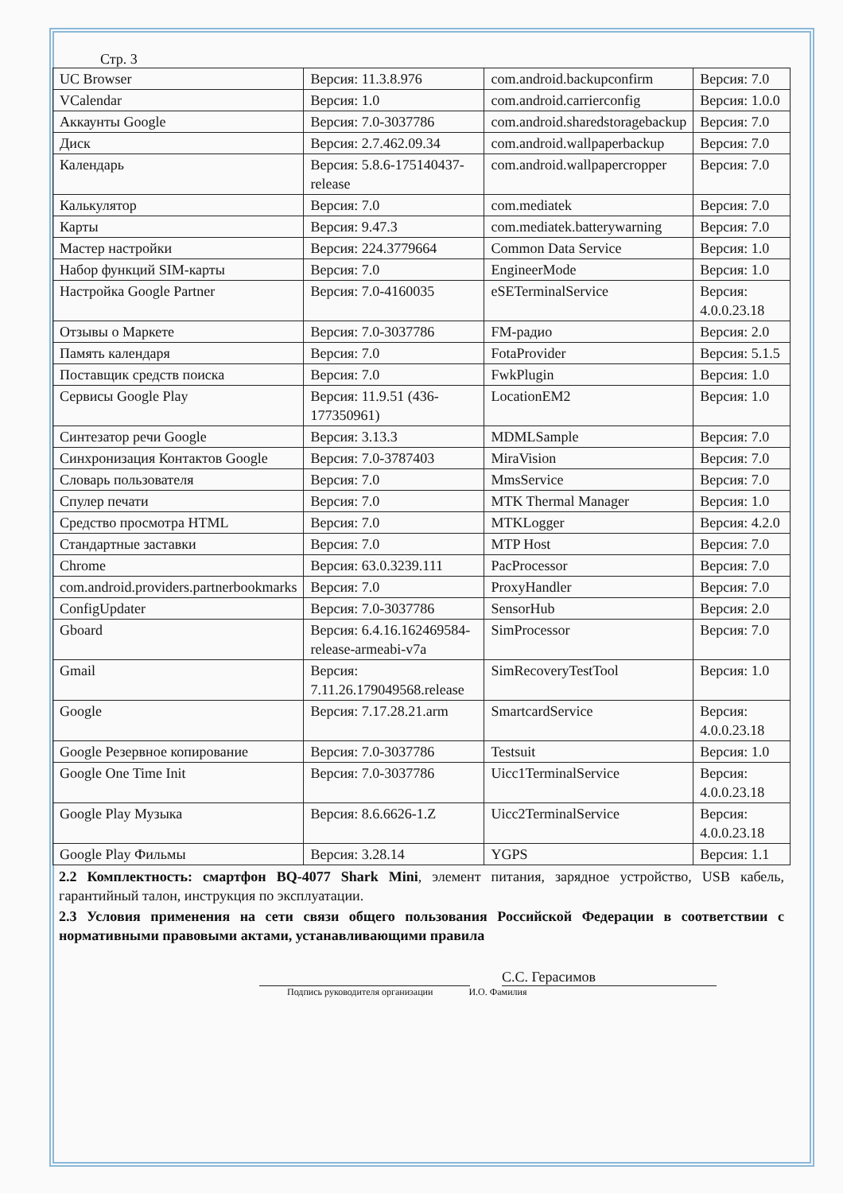Стр. 3
| UC Browser | Версия: 11.3.8.976 | com.android.backupconfirm | Версия: 7.0 |
| VCalendar | Версия: 1.0 | com.android.carrierconfig | Версия: 1.0.0 |
| Аккаунты Google | Версия: 7.0-3037786 | com.android.sharedstoragebackup | Версия: 7.0 |
| Диск | Версия: 2.7.462.09.34 | com.android.wallpaperbackup | Версия: 7.0 |
| Календарь | Версия: 5.8.6-175140437-release | com.android.wallpapercropper | Версия: 7.0 |
| Калькулятор | Версия: 7.0 | com.mediatek | Версия: 7.0 |
| Карты | Версия: 9.47.3 | com.mediatek.batterywarning | Версия: 7.0 |
| Мастер настройки | Версия: 224.3779664 | Common Data Service | Версия: 1.0 |
| Набор функций SIM-карты | Версия: 7.0 | EngineerMode | Версия: 1.0 |
| Настройка Google Partner | Версия: 7.0-4160035 | eSETerminalService | Версия: 4.0.0.23.18 |
| Отзывы о Маркете | Версия: 7.0-3037786 | FM-радио | Версия: 2.0 |
| Память календаря | Версия: 7.0 | FotaProvider | Версия: 5.1.5 |
| Поставщик средств поиска | Версия: 7.0 | FwkPlugin | Версия: 1.0 |
| Сервисы Google Play | Версия: 11.9.51 (436-177350961) | LocationEM2 | Версия: 1.0 |
| Синтезатор речи Google | Версия: 3.13.3 | MDMLSample | Версия: 7.0 |
| Синхронизация Контактов Google | Версия: 7.0-3787403 | MiraVision | Версия: 7.0 |
| Словарь пользователя | Версия: 7.0 | MmsService | Версия: 7.0 |
| Спулер печати | Версия: 7.0 | MTK Thermal Manager | Версия: 1.0 |
| Средство просмотра HTML | Версия: 7.0 | MTKLogger | Версия: 4.2.0 |
| Стандартные заставки | Версия: 7.0 | MTP Host | Версия: 7.0 |
| Chrome | Версия: 63.0.3239.111 | PacProcessor | Версия: 7.0 |
| com.android.providers.partnerbookmarks | Версия: 7.0 | ProxyHandler | Версия: 7.0 |
| ConfigUpdater | Версия: 7.0-3037786 | SensorHub | Версия: 2.0 |
| Gboard | Версия: 6.4.16.162469584-release-armeabi-v7a | SimProcessor | Версия: 7.0 |
| Gmail | Версия: 7.11.26.179049568.release | SimRecoveryTestTool | Версия: 1.0 |
| Google | Версия: 7.17.28.21.arm | SmartcardService | Версия: 4.0.0.23.18 |
| Google Резервное копирование | Версия: 7.0-3037786 | Testsuit | Версия: 1.0 |
| Google One Time Init | Версия: 7.0-3037786 | Uicc1TerminalService | Версия: 4.0.0.23.18 |
| Google Play Музыка | Версия: 8.6.6626-1.Z | Uicc2TerminalService | Версия: 4.0.0.23.18 |
| Google Play Фильмы | Версия: 3.28.14 | YGPS | Версия: 1.1 |
2.2 Комплектность: смартфон BQ-4077 Shark Mini, элемент питания, зарядное устройство, USB кабель, гарантийный талон, инструкция по эксплуатации.
2.3 Условия применения на сети связи общего пользования Российской Федерации в соответствии с нормативными правовыми актами, устанавливающими правила
С.С. Герасимов
Подпись руководителя организации И.О. Фамилия